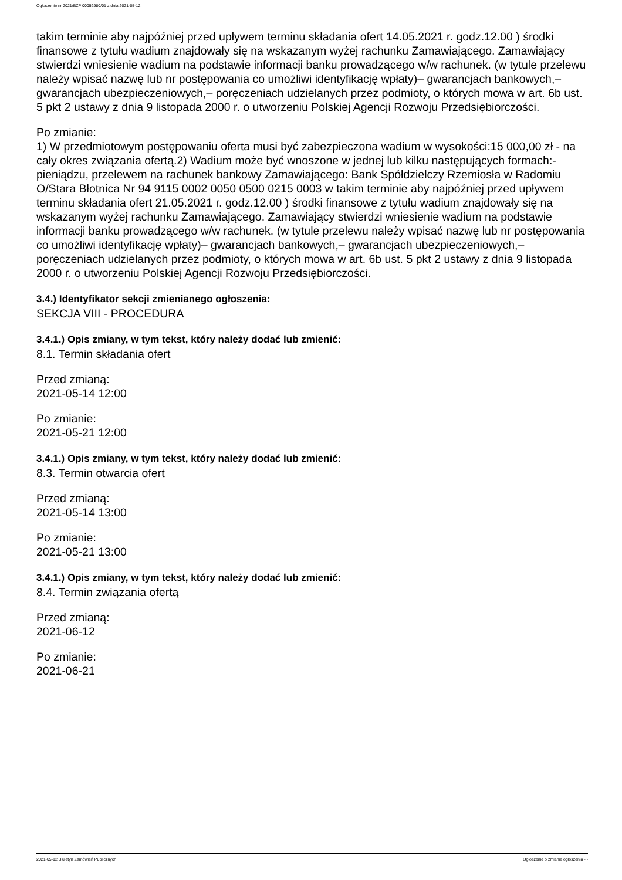Ogłoszenie nr 2021/BZP 00052980/01 z dnia 2021-05-12
takim terminie aby najpóźniej przed upływem terminu składania ofert 14.05.2021 r. godz.12.00 ) środki finansowe z tytułu wadium znajdowały się na wskazanym wyżej rachunku Zamawiającego. Zamawiający stwierdzi wniesienie wadium na podstawie informacji banku prowadzącego w/w rachunek. (w tytule przelewu należy wpisać nazwę lub nr postępowania co umożliwi identyfikację wpłaty)– gwarancjach bankowych,– gwarancjach ubezpieczeniowych,– poręczeniach udzielanych przez podmioty, o których mowa w art. 6b ust. 5 pkt 2 ustawy z dnia 9 listopada 2000 r. o utworzeniu Polskiej Agencji Rozwoju Przedsiębiorczości.
Po zmianie:
1) W przedmiotowym postępowaniu oferta musi być zabezpieczona wadium w wysokości:15 000,00 zł - na cały okres związania ofertą.2) Wadium może być wnoszone w jednej lub kilku następujących formach:- pieniądzu, przelewem na rachunek bankowy Zamawiającego: Bank Spółdzielczy Rzemiosła w Radomiu O/Stara Błotnica Nr 94 9115 0002 0050 0500 0215 0003 w takim terminie aby najpóźniej przed upływem terminu składania ofert 21.05.2021 r. godz.12.00 ) środki finansowe z tytułu wadium znajdowały się na wskazanym wyżej rachunku Zamawiającego. Zamawiający stwierdzi wniesienie wadium na podstawie informacji banku prowadzącego w/w rachunek. (w tytule przelewu należy wpisać nazwę lub nr postępowania co umożliwi identyfikację wpłaty)– gwarancjach bankowych,– gwarancjach ubezpieczeniowych,– poręczeniach udzielanych przez podmioty, o których mowa w art. 6b ust. 5 pkt 2 ustawy z dnia 9 listopada 2000 r. o utworzeniu Polskiej Agencji Rozwoju Przedsiębiorczości.
3.4.) Identyfikator sekcji zmienianego ogłoszenia:
SEKCJA VIII - PROCEDURA
3.4.1.) Opis zmiany, w tym tekst, który należy dodać lub zmienić:
8.1. Termin składania ofert
Przed zmianą:
2021-05-14 12:00
Po zmianie:
2021-05-21 12:00
3.4.1.) Opis zmiany, w tym tekst, który należy dodać lub zmienić:
8.3. Termin otwarcia ofert
Przed zmianą:
2021-05-14 13:00
Po zmianie:
2021-05-21 13:00
3.4.1.) Opis zmiany, w tym tekst, który należy dodać lub zmienić:
8.4. Termin związania ofertą
Przed zmianą:
2021-06-12
Po zmianie:
2021-06-21
2021-05-12 Biuletyn Zamówień Publicznych Ogłoszenie o zmianie ogłoszenia - -